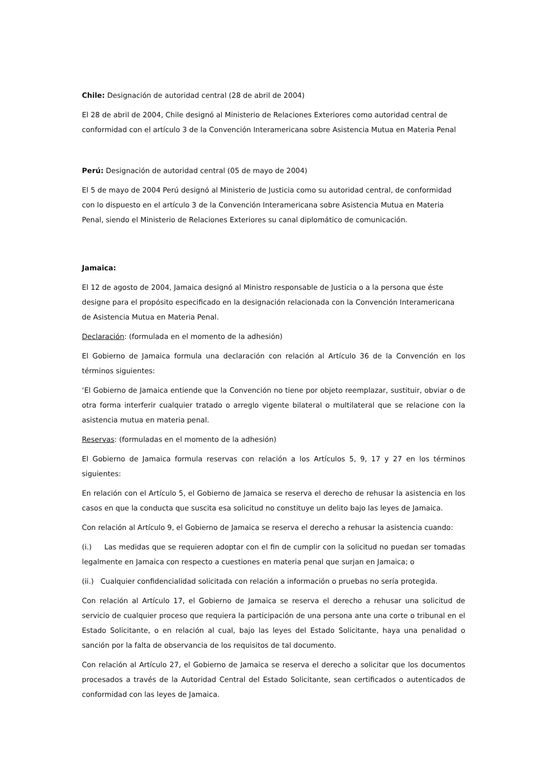Chile: Designación de autoridad central (28 de abril de 2004)
El 28 de abril de 2004, Chile designó al Ministerio de Relaciones Exteriores como autoridad central de conformidad con el artículo 3 de la Convención Interamericana sobre Asistencia Mutua en Materia Penal
Perú: Designación de autoridad central (05 de mayo de 2004)
El 5 de mayo de 2004 Perú designó al Ministerio de Justicia como su autoridad central, de conformidad con lo dispuesto en el artículo 3 de la Convención Interamericana sobre Asistencia Mutua en Materia Penal, siendo el Ministerio de Relaciones Exteriores su canal diplomático de comunicación.
Jamaica:
El 12 de agosto de 2004, Jamaica designó al Ministro responsable de Justicia o a la persona que éste designe para el propósito especificado en la designación relacionada con la Convención Interamericana de Asistencia Mutua en Materia Penal.
Declaración: (formulada en el momento de la adhesión)
El Gobierno de Jamaica formula una declaración con relación al Artículo 36 de la Convención en los términos siguientes:
‘El Gobierno de Jamaica entiende que la Convención no tiene por objeto reemplazar, sustituir, obviar o de otra forma interferir cualquier tratado o arreglo vigente bilateral o multilateral que se relacione con la asistencia mutua en materia penal.
Reservas: (formuladas en el momento de la adhesión)
El Gobierno de Jamaica formula reservas con relación a los Artículos 5, 9, 17 y 27 en los términos siguientes:
En relación con el Artículo 5, el Gobierno de Jamaica se reserva el derecho de rehusar la asistencia en los casos en que la conducta que suscita esa solicitud no constituye un delito bajo las leyes de Jamaica.
Con relación al Artículo 9, el Gobierno de Jamaica se reserva el derecho a rehusar la asistencia cuando:
(i.) Las medidas que se requieren adoptar con el fin de cumplir con la solicitud no puedan ser tomadas legalmente en Jamaica con respecto a cuestiones en materia penal que surjan en Jamaica; o
(ii.) Cualquier confidencialidad solicitada con relación a información o pruebas no sería protegida.
Con relación al Artículo 17, el Gobierno de Jamaica se reserva el derecho a rehusar una solicitud de servicio de cualquier proceso que requiera la participación de una persona ante una corte o tribunal en el Estado Solicitante, o en relación al cual, bajo las leyes del Estado Solicitante, haya una penalidad o sanción por la falta de observancia de los requisitos de tal documento.
Con relación al Artículo 27, el Gobierno de Jamaica se reserva el derecho a solicitar que los documentos procesados a través de la Autoridad Central del Estado Solicitante, sean certificados o autenticados de conformidad con las leyes de Jamaica.